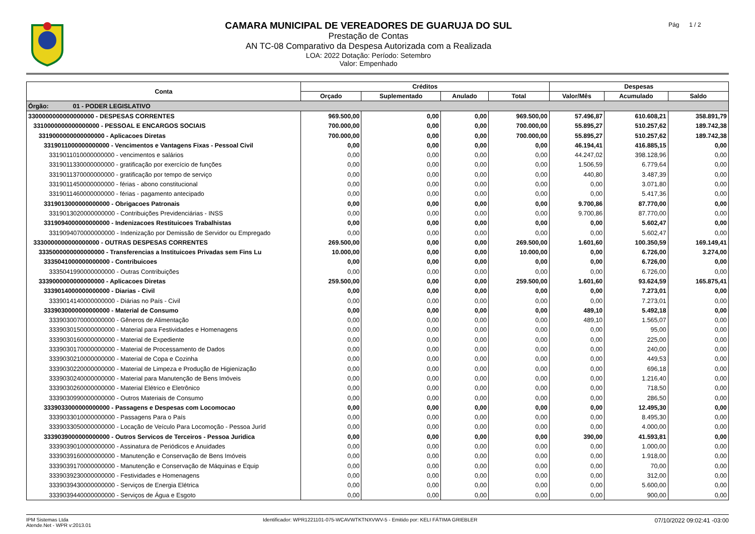CAMARA MUNICIPAL DE VEREADORES DE GUARUJA DO SUL
Prestação de Contas
AN TC-08 Comparativo da Despesa Autorizada com a Realizada
LOA: 2022 Dotação: Período: Setembro
Valor: Empenhado
Pág 1 / 2
| Conta | Créditos | | | | Despesas | | |
| --- | --- | --- | --- | --- | --- | --- | --- |
| | Orçado | Suplementado | Anulado | Total | Valor/Mês | Acumulado | Saldo |
| Órgão: 01 - PODER LEGISLATIVO | | | | | | | |
| 3300000000000000000 - DESPESAS CORRENTES | 969.500,00 | 0,00 | 0,00 | 969.500,00 | 57.496,87 | 610.608,21 | 358.891,79 |
| 3310000000000000000 - PESSOAL E ENCARGOS SOCIAIS | 700.000,00 | 0,00 | 0,00 | 700.000,00 | 55.895,27 | 510.257,62 | 189.742,38 |
| 3319000000000000000 - Aplicacoes Diretas | 700.000,00 | 0,00 | 0,00 | 700.000,00 | 55.895,27 | 510.257,62 | 189.742,38 |
| 3319011000000000000 - Vencimentos e Vantagens Fixas - Pessoal Civil | 0,00 | 0,00 | 0,00 | 0,00 | 46.194,41 | 416.885,15 | 0,00 |
| 3319011010000000000 - vencimentos e salários | 0,00 | 0,00 | 0,00 | 0,00 | 44.247,02 | 398.128,96 | 0,00 |
| 3319011330000000000 - gratificação por exercício de funções | 0,00 | 0,00 | 0,00 | 0,00 | 1.506,59 | 6.779,64 | 0,00 |
| 3319011370000000000 - gratificação por tempo de serviço | 0,00 | 0,00 | 0,00 | 0,00 | 440,80 | 3.487,39 | 0,00 |
| 3319011450000000000 - férias - abono constitucional | 0,00 | 0,00 | 0,00 | 0,00 | 0,00 | 3.071,80 | 0,00 |
| 3319011460000000000 - férias - pagamento antecipado | 0,00 | 0,00 | 0,00 | 0,00 | 0,00 | 5.417,36 | 0,00 |
| 3319013000000000000 - Obrigacoes Patronais | 0,00 | 0,00 | 0,00 | 0,00 | 9.700,86 | 87.770,00 | 0,00 |
| 3319013020000000000 - Contribuições Previdenciárias - INSS | 0,00 | 0,00 | 0,00 | 0,00 | 9.700,86 | 87.770,00 | 0,00 |
| 3319094000000000000 - Indenizacoes Restituicoes Trabalhistas | 0,00 | 0,00 | 0,00 | 0,00 | 0,00 | 5.602,47 | 0,00 |
| 3319094070000000000 - Indenização por Demissão de Servidor ou Empregado | 0,00 | 0,00 | 0,00 | 0,00 | 0,00 | 5.602,47 | 0,00 |
| 3330000000000000000 - OUTRAS DESPESAS CORRENTES | 269.500,00 | 0,00 | 0,00 | 269.500,00 | 1.601,60 | 100.350,59 | 169.149,41 |
| 3335000000000000000 - Transferencias a Instituicoes Privadas sem Fins Lu | 10.000,00 | 0,00 | 0,00 | 10.000,00 | 0,00 | 6.726,00 | 3.274,00 |
| 3335041000000000000 - Contribuicoes | 0,00 | 0,00 | 0,00 | 0,00 | 0,00 | 6.726,00 | 0,00 |
| 3335041990000000000 - Outras Contribuições | 0,00 | 0,00 | 0,00 | 0,00 | 0,00 | 6.726,00 | 0,00 |
| 3339000000000000000 - Aplicacoes Diretas | 259.500,00 | 0,00 | 0,00 | 259.500,00 | 1.601,60 | 93.624,59 | 165.875,41 |
| 3339014000000000000 - Diarias - Civil | 0,00 | 0,00 | 0,00 | 0,00 | 0,00 | 7.273,01 | 0,00 |
| 3339014140000000000 - Diárias no País - Civil | 0,00 | 0,00 | 0,00 | 0,00 | 0,00 | 7.273,01 | 0,00 |
| 3339030000000000000 - Material de Consumo | 0,00 | 0,00 | 0,00 | 0,00 | 489,10 | 5.492,18 | 0,00 |
| 3339030070000000000 - Gêneros de Alimentação | 0,00 | 0,00 | 0,00 | 0,00 | 489,10 | 1.565,07 | 0,00 |
| 3339030150000000000 - Material para Festividades e Homenagens | 0,00 | 0,00 | 0,00 | 0,00 | 0,00 | 95,00 | 0,00 |
| 3339030160000000000 - Material de Expediente | 0,00 | 0,00 | 0,00 | 0,00 | 0,00 | 225,00 | 0,00 |
| 3339030170000000000 - Material de Processamento de Dados | 0,00 | 0,00 | 0,00 | 0,00 | 0,00 | 240,00 | 0,00 |
| 3339030210000000000 - Material de Copa e Cozinha | 0,00 | 0,00 | 0,00 | 0,00 | 0,00 | 449,53 | 0,00 |
| 3339030220000000000 - Material de Limpeza e Produção de Higienização | 0,00 | 0,00 | 0,00 | 0,00 | 0,00 | 696,18 | 0,00 |
| 3339030240000000000 - Material para Manutenção de Bens Imóveis | 0,00 | 0,00 | 0,00 | 0,00 | 0,00 | 1.216,40 | 0,00 |
| 3339030260000000000 - Material Elétrico e Eletrônico | 0,00 | 0,00 | 0,00 | 0,00 | 0,00 | 718,50 | 0,00 |
| 3339030990000000000 - Outros Materiais de Consumo | 0,00 | 0,00 | 0,00 | 0,00 | 0,00 | 286,50 | 0,00 |
| 3339033000000000000 - Passagens e Despesas com Locomocao | 0,00 | 0,00 | 0,00 | 0,00 | 0,00 | 12.495,30 | 0,00 |
| 3339033010000000000 - Passagens Para o País | 0,00 | 0,00 | 0,00 | 0,00 | 0,00 | 8.495,30 | 0,00 |
| 3339033050000000000 - Locação de Veículo Para Locomoção - Pessoa Juríd | 0,00 | 0,00 | 0,00 | 0,00 | 0,00 | 4.000,00 | 0,00 |
| 3339039000000000000 - Outros Servicos de Terceiros - Pessoa Juridica | 0,00 | 0,00 | 0,00 | 0,00 | 390,00 | 41.593,81 | 0,00 |
| 3339039010000000000 - Assinatura de Periódicos e Anuidades | 0,00 | 0,00 | 0,00 | 0,00 | 0,00 | 1.000,00 | 0,00 |
| 3339039160000000000 - Manutenção e Conservação de Bens Imóveis | 0,00 | 0,00 | 0,00 | 0,00 | 0,00 | 1.918,00 | 0,00 |
| 3339039170000000000 - Manutenção e Conservação de Máquinas e Equip | 0,00 | 0,00 | 0,00 | 0,00 | 0,00 | 70,00 | 0,00 |
| 3339039230000000000 - Festividades e Homenagens | 0,00 | 0,00 | 0,00 | 0,00 | 0,00 | 312,00 | 0,00 |
| 3339039430000000000 - Serviços de Energia Elétrica | 0,00 | 0,00 | 0,00 | 0,00 | 0,00 | 5.600,00 | 0,00 |
| 3339039440000000000 - Serviços de Água e Esgoto | 0,00 | 0,00 | 0,00 | 0,00 | 0,00 | 900,00 | 0,00 |
IPM Sistemas Ltda
Atende.Net - WPR v:2013.01
Identificador: WPR1221101-075-WCAVWTKTNXVWV-5 - Emitido por: KELI FÁTIMA GRIEBLER
07/10/2022 09:02:41 -03:00